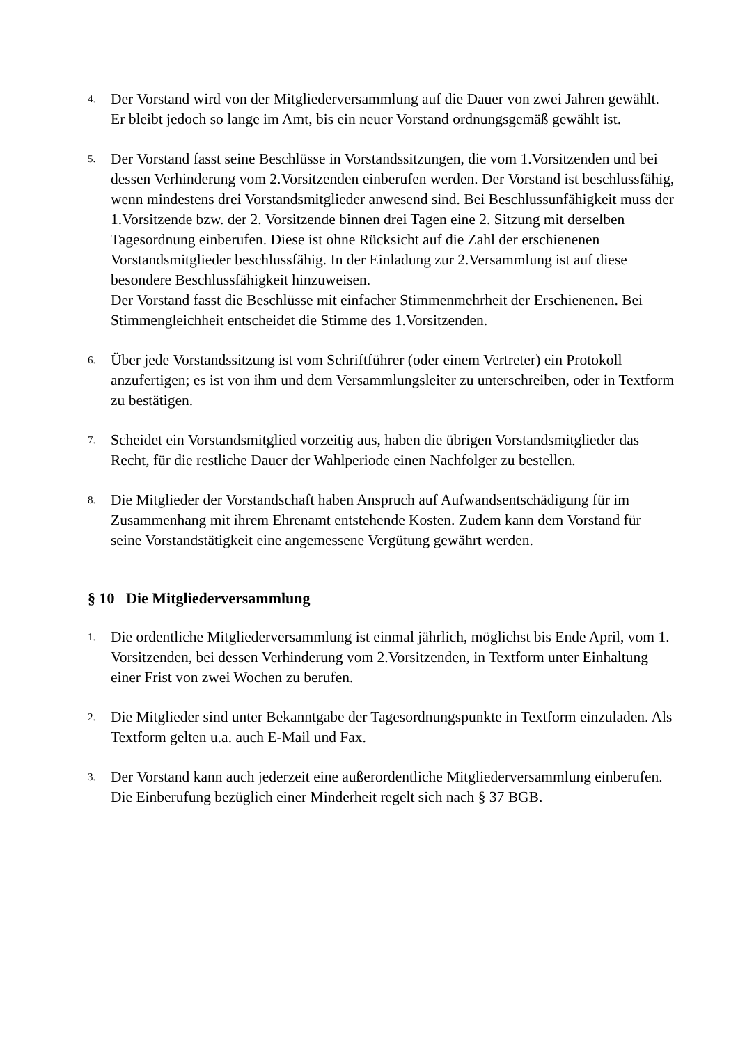4.
Der Vorstand wird von der Mitgliederversammlung auf die Dauer von zwei Jahren gewählt. Er bleibt jedoch so lange im Amt, bis ein neuer Vorstand ordnungsgemäß gewählt ist.
5.
Der Vorstand fasst seine Beschlüsse in Vorstandssitzungen, die vom 1.Vorsitzenden und bei dessen Verhinderung vom 2.Vorsitzenden einberufen werden. Der Vorstand ist beschlussfähig, wenn mindestens drei Vorstandsmitglieder anwesend sind. Bei Beschlussunfähigkeit muss der 1.Vorsitzende bzw. der 2. Vorsitzende binnen drei Tagen eine 2. Sitzung mit derselben Tagesordnung einberufen. Diese ist ohne Rücksicht auf die Zahl der erschienenen Vorstandsmitglieder beschlussfähig. In der Einladung zur 2.Versammlung ist auf diese besondere Beschlussfähigkeit hinzuweisen.
Der Vorstand fasst die Beschlüsse mit einfacher Stimmenmehrheit der Erschienenen. Bei Stimmengleichheit entscheidet die Stimme des 1.Vorsitzenden.
6.
Über jede Vorstandssitzung ist vom Schriftführer (oder einem Vertreter) ein Protokoll anzufertigen; es ist von ihm und dem Versammlungsleiter zu unterschreiben, oder in Textform zu bestätigen.
7.
Scheidet ein Vorstandsmitglied vorzeitig aus, haben die übrigen Vorstandsmitglieder das Recht, für die restliche Dauer der Wahlperiode einen Nachfolger zu bestellen.
8.
Die Mitglieder der Vorstandschaft haben Anspruch auf Aufwandsentschädigung für im Zusammenhang mit ihrem Ehrenamt entstehende Kosten. Zudem kann dem Vorstand für seine Vorstandstätigkeit eine angemessene Vergütung gewährt werden.
§ 10 Die Mitgliederversammlung
1.
Die ordentliche Mitgliederversammlung ist einmal jährlich, möglichst bis Ende April, vom 1. Vorsitzenden, bei dessen Verhinderung vom 2.Vorsitzenden, in Textform unter Einhaltung einer Frist von zwei Wochen zu berufen.
2.
Die Mitglieder sind unter Bekanntgabe der Tagesordnungspunkte in Textform einzuladen. Als Textform gelten u.a. auch E-Mail und Fax.
3.
Der Vorstand kann auch jederzeit eine außerordentliche Mitgliederversammlung einberufen. Die Einberufung bezüglich einer Minderheit regelt sich nach § 37 BGB.